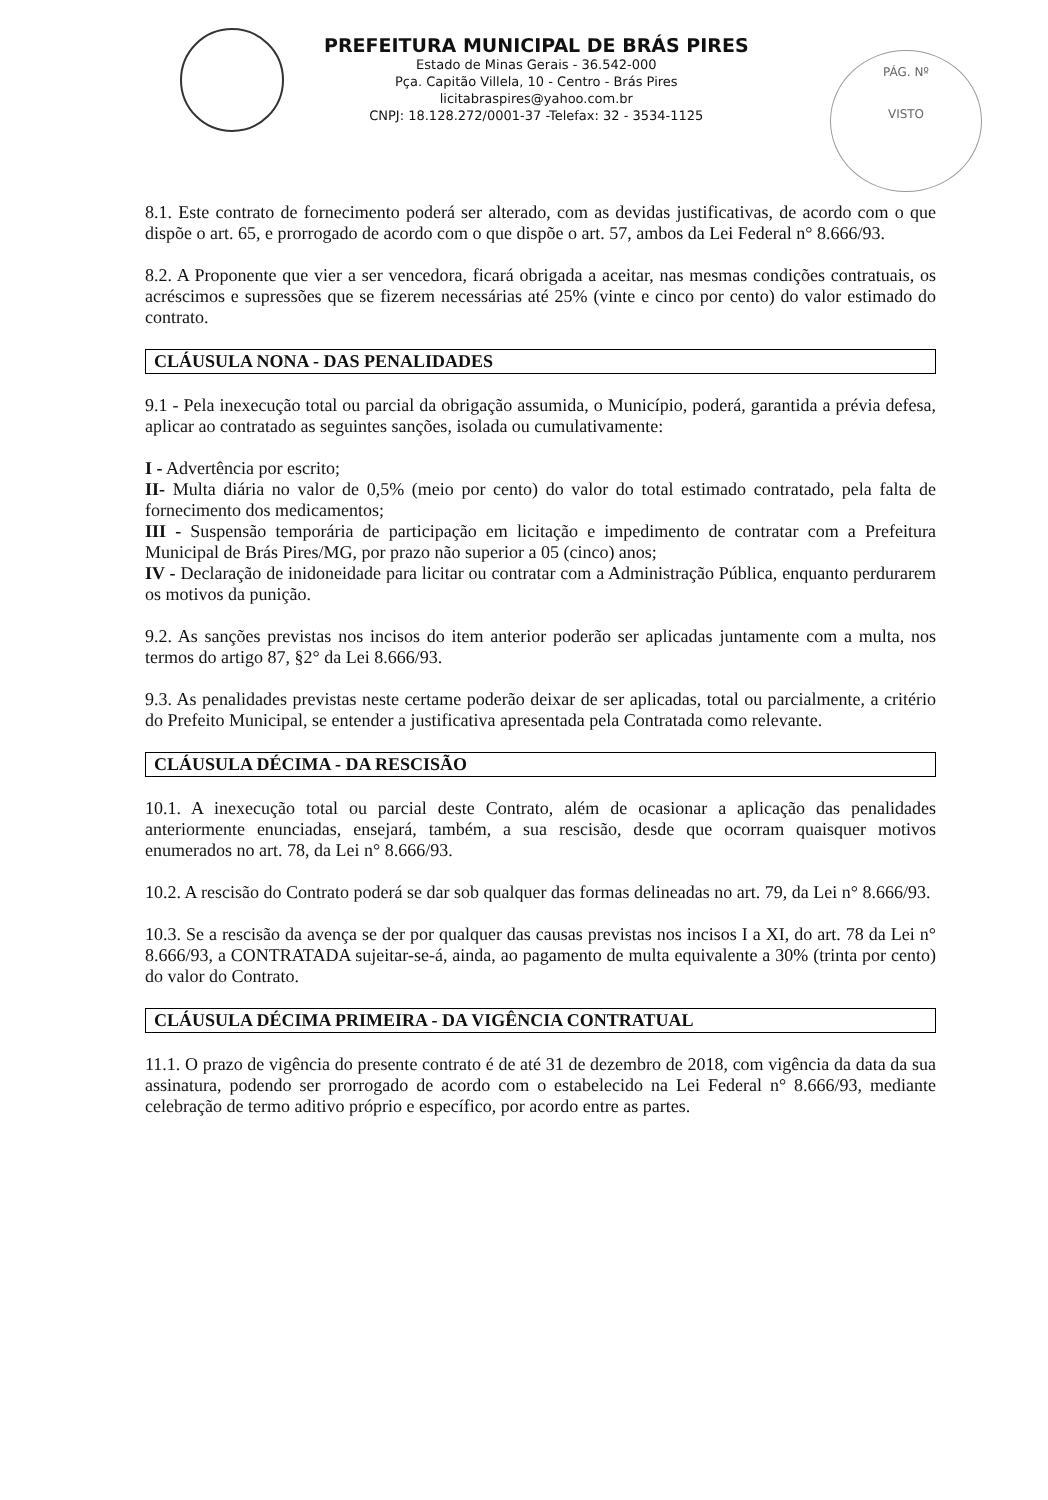PREFEITURA MUNICIPAL DE BRÁS PIRES
Estado de Minas Gerais - 36.542-000
Pça. Capitão Villela, 10 - Centro - Brás Pires
licitabraspires@yahoo.com.br
CNPJ: 18.128.272/0001-37 -Telefax: 32 - 3534-1125
PÁG. Nº
VISTO
8.1. Este contrato de fornecimento poderá ser alterado, com as devidas justificativas, de acordo com o que dispõe o art. 65, e prorrogado de acordo com o que dispõe o art. 57, ambos da Lei Federal n° 8.666/93.
8.2. A Proponente que vier a ser vencedora, ficará obrigada a aceitar, nas mesmas condições contratuais, os acréscimos e supressões que se fizerem necessárias até 25% (vinte e cinco por cento) do valor estimado do contrato.
CLÁUSULA NONA - DAS PENALIDADES
9.1 - Pela inexecução total ou parcial da obrigação assumida, o Município, poderá, garantida a prévia defesa, aplicar ao contratado as seguintes sanções, isolada ou cumulativamente:
I - Advertência por escrito;
II- Multa diária no valor de 0,5% (meio por cento) do valor do total estimado contratado, pela falta de fornecimento dos medicamentos;
III - Suspensão temporária de participação em licitação e impedimento de contratar com a Prefeitura Municipal de Brás Pires/MG, por prazo não superior a 05 (cinco) anos;
IV - Declaração de inidoneidade para licitar ou contratar com a Administração Pública, enquanto perdurarem os motivos da punição.
9.2. As sanções previstas nos incisos do item anterior poderão ser aplicadas juntamente com a multa, nos termos do artigo 87, §2° da Lei 8.666/93.
9.3. As penalidades previstas neste certame poderão deixar de ser aplicadas, total ou parcialmente, a critério do Prefeito Municipal, se entender a justificativa apresentada pela Contratada como relevante.
CLÁUSULA DÉCIMA - DA RESCISÃO
10.1. A inexecução total ou parcial deste Contrato, além de ocasionar a aplicação das penalidades anteriormente enunciadas, ensejará, também, a sua rescisão, desde que ocorram quaisquer motivos enumerados no art. 78, da Lei n° 8.666/93.
10.2. A rescisão do Contrato poderá se dar sob qualquer das formas delineadas no art. 79, da Lei n° 8.666/93.
10.3. Se a rescisão da avença se der por qualquer das causas previstas nos incisos I a XI, do art. 78 da Lei n° 8.666/93, a CONTRATADA sujeitar-se-á, ainda, ao pagamento de multa equivalente a 30% (trinta por cento) do valor do Contrato.
CLÁUSULA DÉCIMA PRIMEIRA - DA VIGÊNCIA CONTRATUAL
11.1. O prazo de vigência do presente contrato é de até 31 de dezembro de 2018, com vigência da data da sua assinatura, podendo ser prorrogado de acordo com o estabelecido na Lei Federal n° 8.666/93, mediante celebração de termo aditivo próprio e específico, por acordo entre as partes.